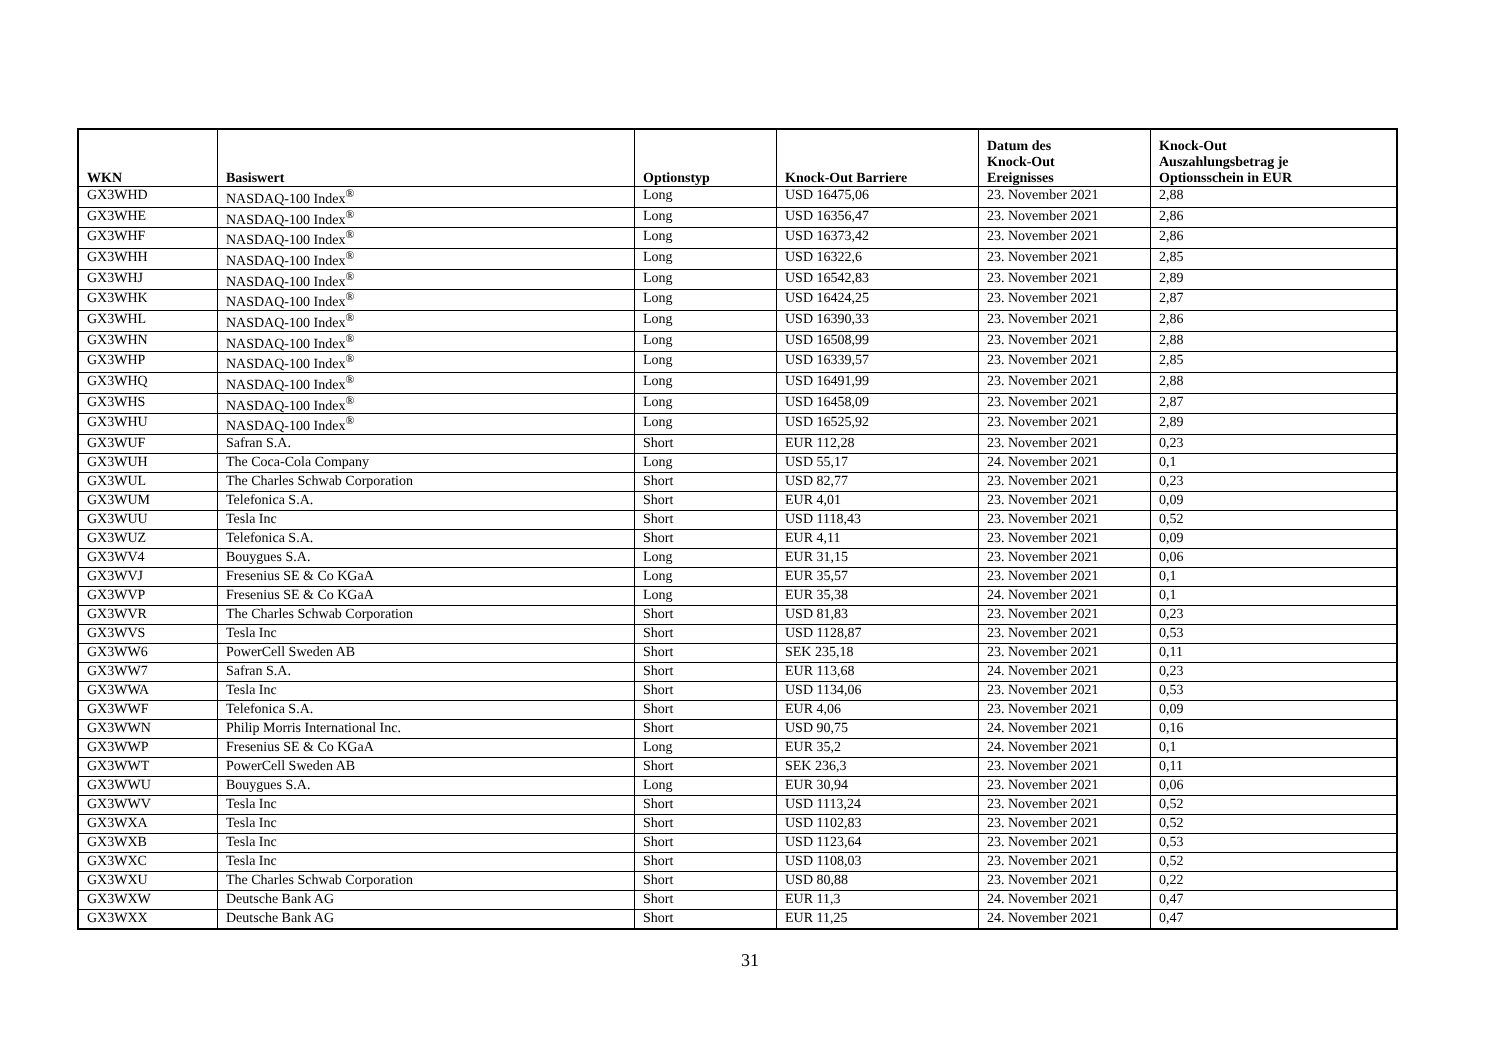| WKN | Basiswert | Optionstyp | Knock-Out Barriere | Datum des Knock-Out Ereignisses | Knock-Out Auszahlungsbetrag je Optionsschein in EUR |
| --- | --- | --- | --- | --- | --- |
| GX3WHD | NASDAQ-100 Index<sup>®</sup> | Long | USD 16475,06 | 23. November 2021 | 2,88 |
| GX3WHE | NASDAQ-100 Index<sup>®</sup> | Long | USD 16356,47 | 23. November 2021 | 2,86 |
| GX3WHF | NASDAQ-100 Index<sup>®</sup> | Long | USD 16373,42 | 23. November 2021 | 2,86 |
| GX3WHH | NASDAQ-100 Index<sup>®</sup> | Long | USD 16322,6 | 23. November 2021 | 2,85 |
| GX3WHJ | NASDAQ-100 Index<sup>®</sup> | Long | USD 16542,83 | 23. November 2021 | 2,89 |
| GX3WHK | NASDAQ-100 Index<sup>®</sup> | Long | USD 16424,25 | 23. November 2021 | 2,87 |
| GX3WHL | NASDAQ-100 Index<sup>®</sup> | Long | USD 16390,33 | 23. November 2021 | 2,86 |
| GX3WHN | NASDAQ-100 Index<sup>®</sup> | Long | USD 16508,99 | 23. November 2021 | 2,88 |
| GX3WHP | NASDAQ-100 Index<sup>®</sup> | Long | USD 16339,57 | 23. November 2021 | 2,85 |
| GX3WHQ | NASDAQ-100 Index<sup>®</sup> | Long | USD 16491,99 | 23. November 2021 | 2,88 |
| GX3WHS | NASDAQ-100 Index<sup>®</sup> | Long | USD 16458,09 | 23. November 2021 | 2,87 |
| GX3WHU | NASDAQ-100 Index<sup>®</sup> | Long | USD 16525,92 | 23. November 2021 | 2,89 |
| GX3WUF | Safran S.A. | Short | EUR 112,28 | 23. November 2021 | 0,23 |
| GX3WUH | The Coca-Cola Company | Long | USD 55,17 | 24. November 2021 | 0,1 |
| GX3WUL | The Charles Schwab Corporation | Short | USD 82,77 | 23. November 2021 | 0,23 |
| GX3WUM | Telefonica S.A. | Short | EUR 4,01 | 23. November 2021 | 0,09 |
| GX3WUU | Tesla Inc | Short | USD 1118,43 | 23. November 2021 | 0,52 |
| GX3WUZ | Telefonica S.A. | Short | EUR 4,11 | 23. November 2021 | 0,09 |
| GX3WV4 | Bouygues S.A. | Long | EUR 31,15 | 23. November 2021 | 0,06 |
| GX3WVJ | Fresenius SE & Co KGaA | Long | EUR 35,57 | 23. November 2021 | 0,1 |
| GX3WVP | Fresenius SE & Co KGaA | Long | EUR 35,38 | 24. November 2021 | 0,1 |
| GX3WVR | The Charles Schwab Corporation | Short | USD 81,83 | 23. November 2021 | 0,23 |
| GX3WVS | Tesla Inc | Short | USD 1128,87 | 23. November 2021 | 0,53 |
| GX3WW6 | PowerCell Sweden AB | Short | SEK 235,18 | 23. November 2021 | 0,11 |
| GX3WW7 | Safran S.A. | Short | EUR 113,68 | 24. November 2021 | 0,23 |
| GX3WWA | Tesla Inc | Short | USD 1134,06 | 23. November 2021 | 0,53 |
| GX3WWF | Telefonica S.A. | Short | EUR 4,06 | 23. November 2021 | 0,09 |
| GX3WWN | Philip Morris International Inc. | Short | USD 90,75 | 24. November 2021 | 0,16 |
| GX3WWP | Fresenius SE & Co KGaA | Long | EUR 35,2 | 24. November 2021 | 0,1 |
| GX3WWT | PowerCell Sweden AB | Short | SEK 236,3 | 23. November 2021 | 0,11 |
| GX3WWU | Bouygues S.A. | Long | EUR 30,94 | 23. November 2021 | 0,06 |
| GX3WWV | Tesla Inc | Short | USD 1113,24 | 23. November 2021 | 0,52 |
| GX3WXA | Tesla Inc | Short | USD 1102,83 | 23. November 2021 | 0,52 |
| GX3WXB | Tesla Inc | Short | USD 1123,64 | 23. November 2021 | 0,53 |
| GX3WXC | Tesla Inc | Short | USD 1108,03 | 23. November 2021 | 0,52 |
| GX3WXU | The Charles Schwab Corporation | Short | USD 80,88 | 23. November 2021 | 0,22 |
| GX3WXW | Deutsche Bank AG | Short | EUR 11,3 | 24. November 2021 | 0,47 |
| GX3WXX | Deutsche Bank AG | Short | EUR 11,25 | 24. November 2021 | 0,47 |
31